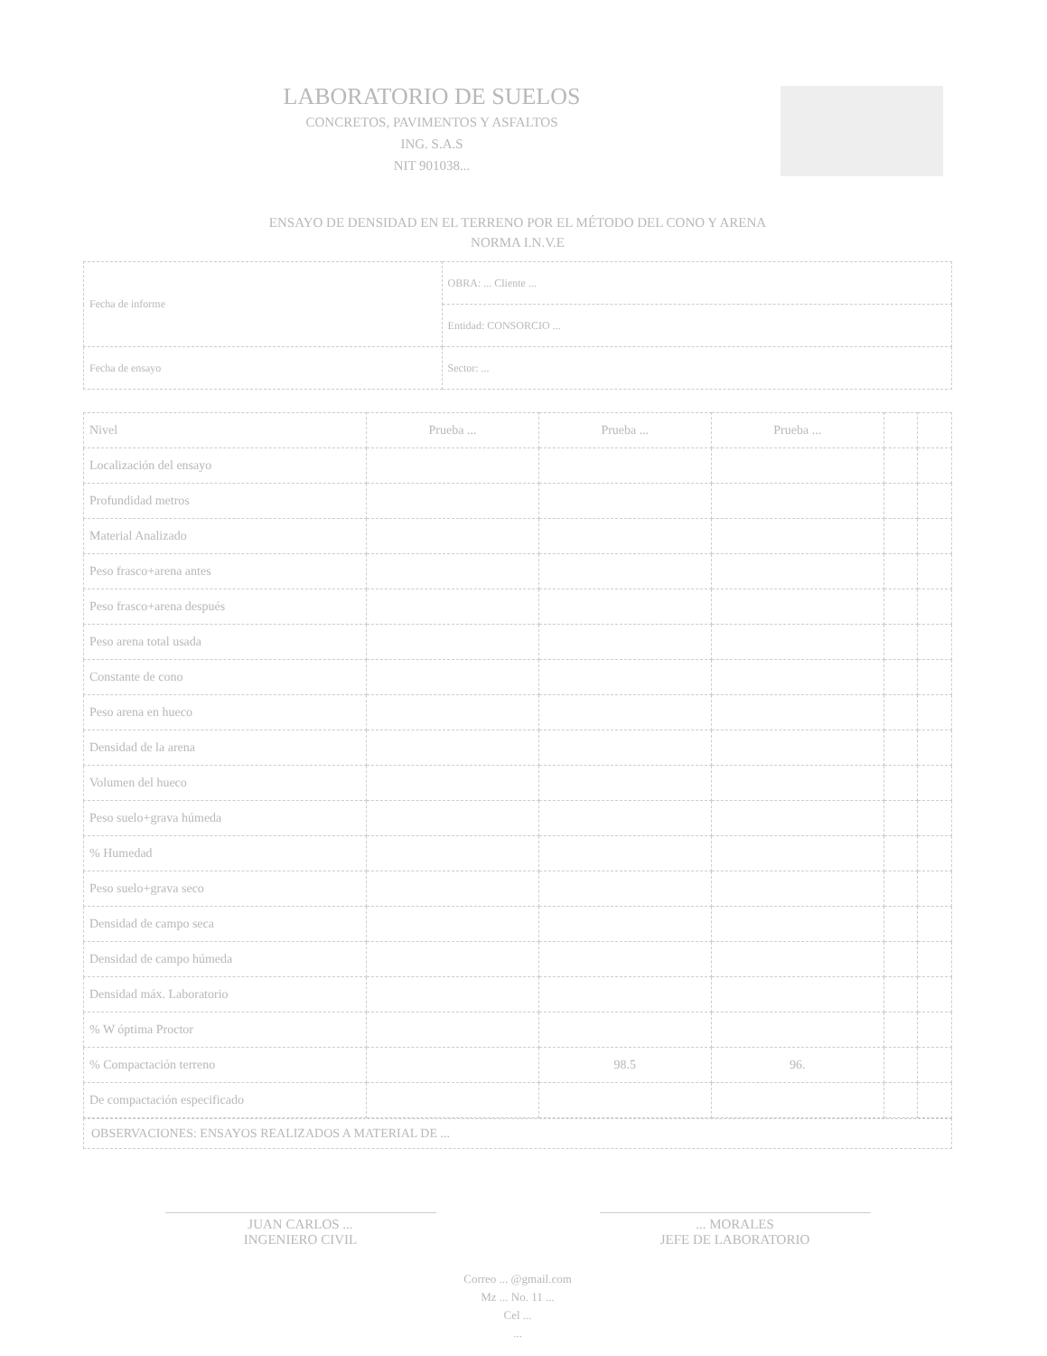LABORATORIO DE SUELOS
CONCRETOS, PAVIMENTOS Y ASFALTOS
ING. S.A.S
NIT 901038...
ENSAYO DE DENSIDAD EN EL TERRENO POR EL MÉTODO DEL CONO Y ARENA
NORMA I.N.V.E
| Fecha de informe | OBRA: ... Cliente ... |
| | Entidad: CONSORCIO ... |
| Fecha de ensayo | Sector: ... |
| Nivel | Prueba ... | Prueba ... | Prueba ... | | |
| Localización del ensayo | | | | | |
| Profundidad metros | | | | | |
| Material Analizado | | | | | |
| Peso frasco+arena antes | | | | | |
| Peso frasco+arena después | | | | | |
| Peso arena total usada | | | | | |
| Constante de cono | | | | | |
| Peso arena en hueco | | | | | |
| Densidad de la arena | | | | | |
| Volumen del hueco | | | | | |
| Peso suelo+grava húmeda | | | | | |
| % Humedad | | | | | |
| Peso suelo+grava seco | | | | | |
| Densidad de campo seca | | | | | |
| Densidad de campo húmeda | | | | | |
| Densidad máx. Laboratorio | | | | | |
| % W óptima Proctor | | | | | |
| % Compactación terreno | | 98.5 | 96. | | |
| De compactación especificado | | | | | |
OBSERVACIONES: ENSAYOS REALIZADOS A MATERIAL DE ...
JUAN CARLOS ...
INGENIERO CIVIL
... MORALES
JEFE DE LABORATORIO
Correo ... @gmail.com
Mz ... No. 11 ...
Cel ...
...